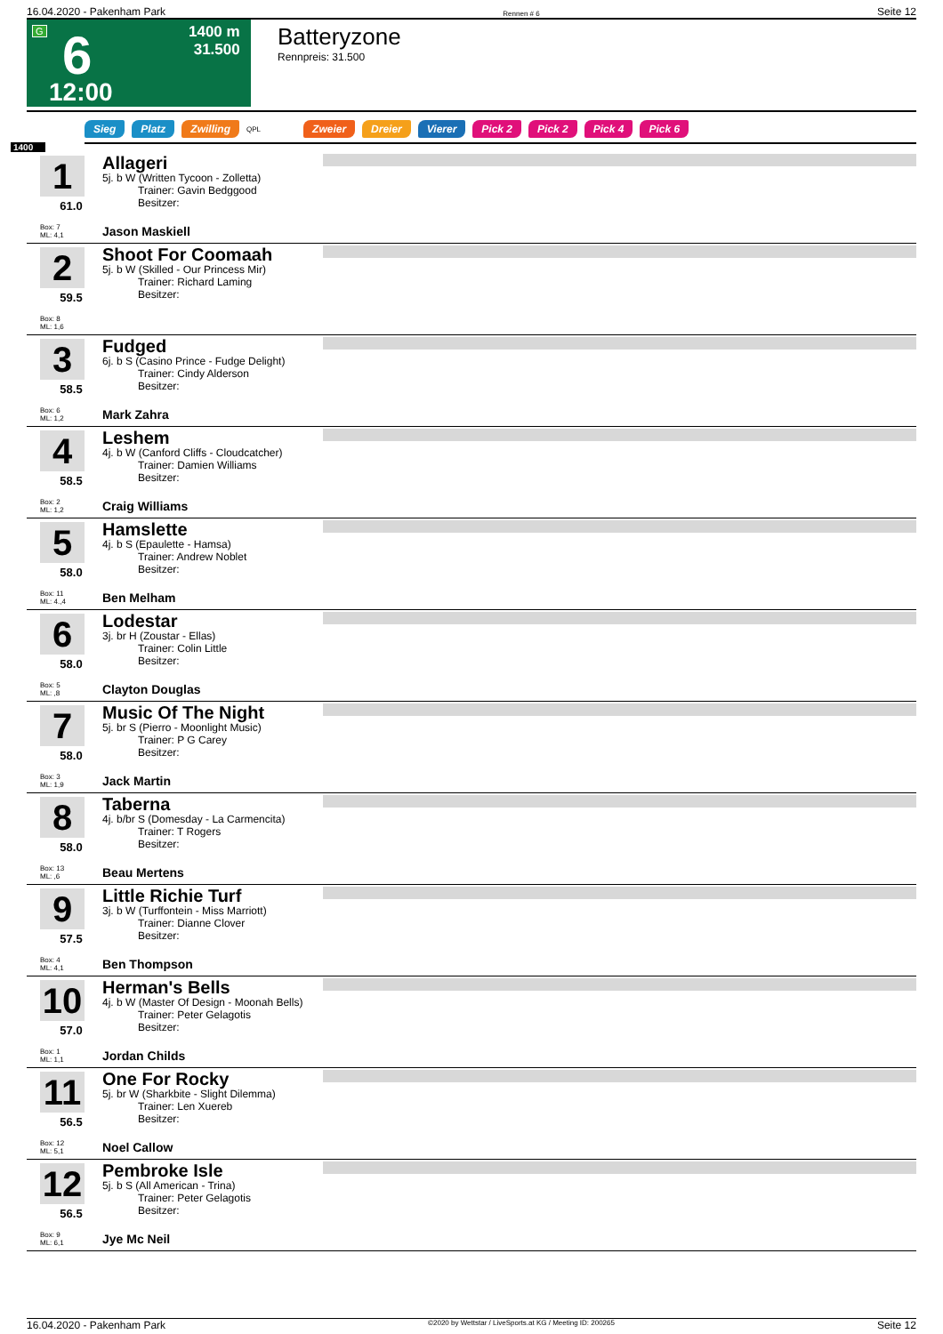16.04.2020 - Pakenham Park Rennen # 6 Seite 12
G 6 1400 m
31.500
12:00
Batteryzone
Rennpreis: 31.500
Sieg Platz Zwilling QPL Zweier Dreier Vierer Pick 2 Pick 2 Pick 4 Pick 6
1400
1
61.0
Box: 7
ML: 4,1
Allageri
5j. b W (Written Tycoon - Zolletta)
Trainer: Gavin Bedggood
Besitzer:
Jason Maskiell
2
59.5
Box: 8
ML: 1,6
Shoot For Coomaah
5j. b W (Skilled - Our Princess Mir)
Trainer: Richard Laming
Besitzer:
3
58.5
Box: 6
ML: 1,2
Fudged
6j. b S (Casino Prince - Fudge Delight)
Trainer: Cindy Alderson
Besitzer:
Mark Zahra
4
58.5
Box: 2
ML: 1,2
Leshem
4j. b W (Canford Cliffs - Cloudcatcher)
Trainer: Damien Williams
Besitzer:
Craig Williams
5
58.0
Box: 11
ML: 4.,4
Hamslette
4j. b S (Epaulette - Hamsa)
Trainer: Andrew Noblet
Besitzer:
Ben Melham
6
58.0
Box: 5
ML: ,8
Lodestar
3j. br H (Zoustar - Ellas)
Trainer: Colin Little
Besitzer:
Clayton Douglas
7
58.0
Box: 3
ML: 1,9
Music Of The Night
5j. br S (Pierro - Moonlight Music)
Trainer: P G Carey
Besitzer:
Jack Martin
8
58.0
Box: 13
ML: ,6
Taberna
4j. b/br S (Domesday - La Carmencita)
Trainer: T Rogers
Besitzer:
Beau Mertens
9
57.5
Box: 4
ML: 4,1
Little Richie Turf
3j. b W (Turffontein - Miss Marriott)
Trainer: Dianne Clover
Besitzer:
Ben Thompson
10
57.0
Box: 1
ML: 1,1
Herman's Bells
4j. b W (Master Of Design - Moonah Bells)
Trainer: Peter Gelagotis
Besitzer:
Jordan Childs
11
56.5
Box: 12
ML: 5,1
One For Rocky
5j. br W (Sharkbite - Slight Dilemma)
Trainer: Len Xuereb
Besitzer:
Noel Callow
12
56.5
Box: 9
ML: 6,1
Pembroke Isle
5j. b S (All American - Trina)
Trainer: Peter Gelagotis
Besitzer:
Jye Mc Neil
16.04.2020 - Pakenham Park ©2020 by Wettstar / LiveSports.at KG / Meeting ID: 200265 Seite 12